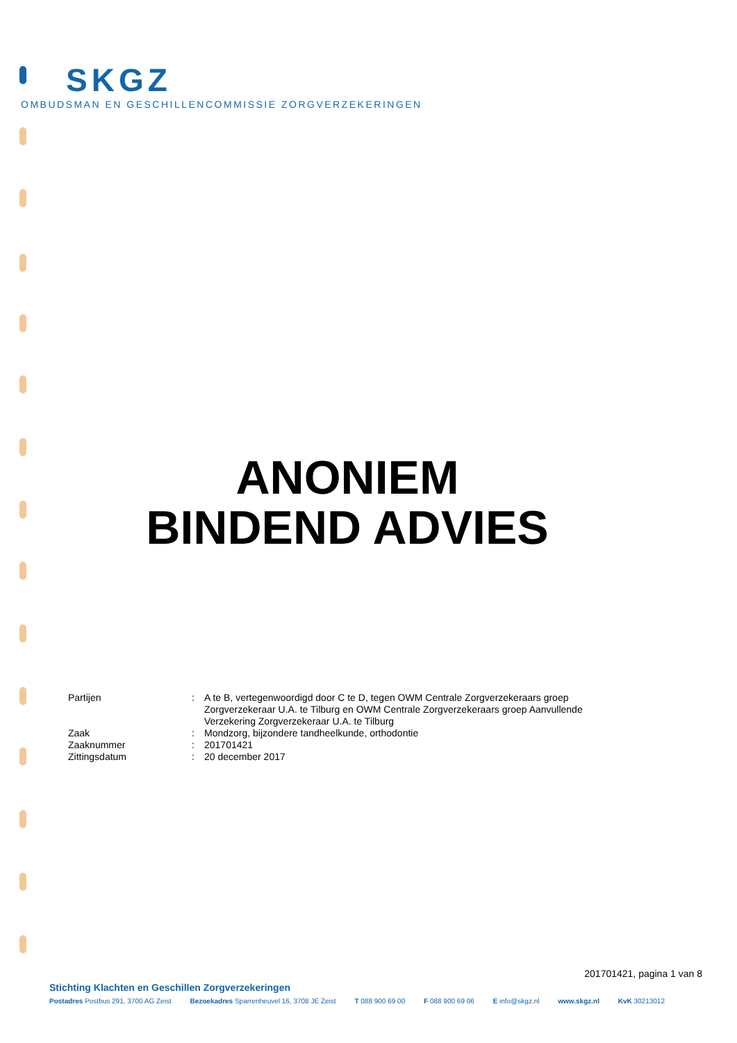SKGZ
OMBUDSMAN EN GESCHILLENCOMMISSIE ZORGVERZEKERINGEN
ANONIEM
BINDEND ADVIES
| Partijen | : | A te B, vertegenwoordigd door C te D, tegen OWM Centrale Zorgverzekeraars groep Zorgverzekeraar U.A. te Tilburg en OWM Centrale Zorgverzekeraars groep Aanvullende Verzekering Zorgverzekeraar U.A. te Tilburg |
| Zaak | : | Mondzorg, bijzondere tandheelkunde, orthodontie |
| Zaaknummer | : | 201701421 |
| Zittingsdatum | : | 20 december 2017 |
201701421, pagina 1 van 8
Stichting Klachten en Geschillen Zorgverzekeringen
Postadres Postbus 291, 3700 AG Zeist Bezoekadres Sparrenheuvel 16, 3708 JE Zeist T 088 900 69 00 F 088 900 69 06 E info@skgz.nl www.skgz.nl KvK 30213012